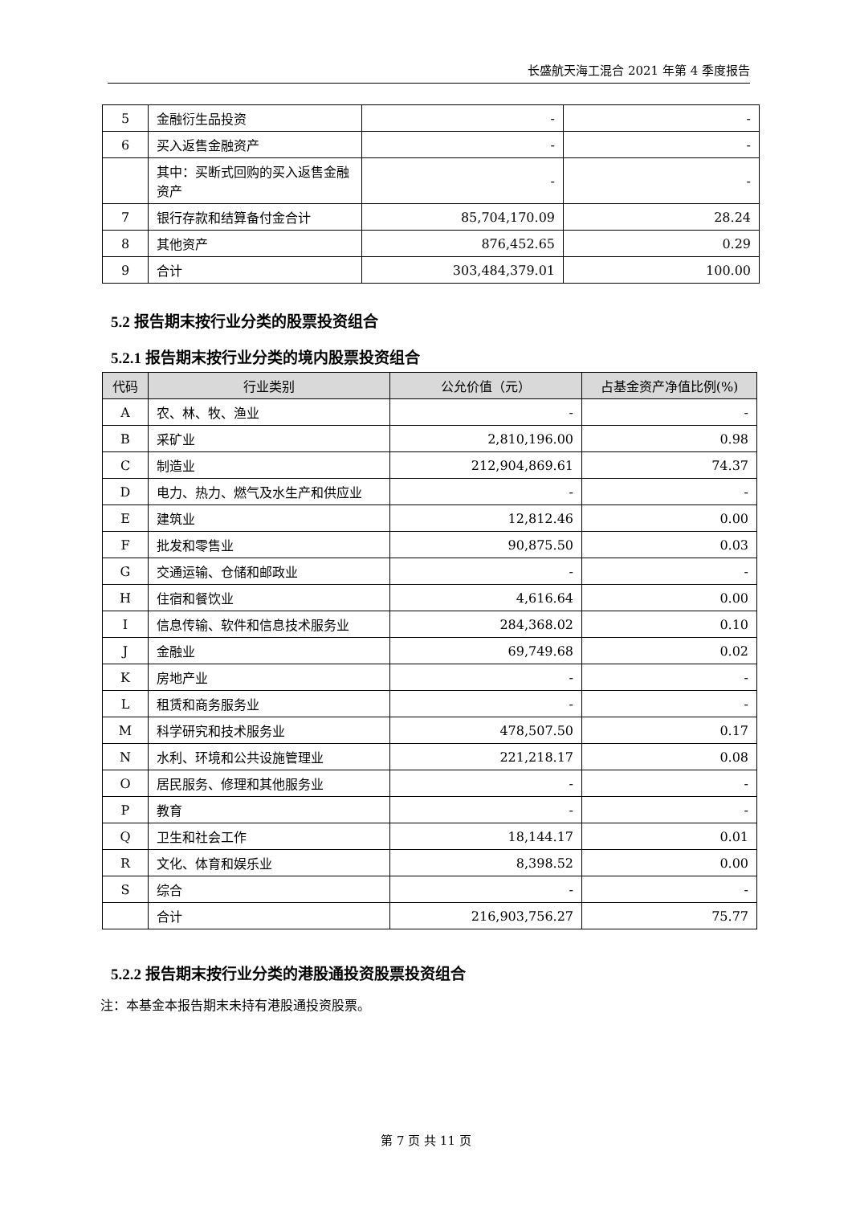长盛航天海工混合 2021 年第 4 季度报告
| 5 | 金融衍生品投资 | - | - |
| 6 | 买入返售金融资产 | - | - |
| | 其中：买断式回购的买入返售金融资产 | - | - |
| 7 | 银行存款和结算备付金合计 | 85,704,170.09 | 28.24 |
| 8 | 其他资产 | 876,452.65 | 0.29 |
| 9 | 合计 | 303,484,379.01 | 100.00 |
5.2 报告期末按行业分类的股票投资组合
5.2.1 报告期末按行业分类的境内股票投资组合
| 代码 | 行业类别 | 公允价值（元） | 占基金资产净值比例(%) |
| --- | --- | --- | --- |
| A | 农、林、牧、渔业 | - | - |
| B | 采矿业 | 2,810,196.00 | 0.98 |
| C | 制造业 | 212,904,869.61 | 74.37 |
| D | 电力、热力、燃气及水生产和供应业 | - | - |
| E | 建筑业 | 12,812.46 | 0.00 |
| F | 批发和零售业 | 90,875.50 | 0.03 |
| G | 交通运输、仓储和邮政业 | - | - |
| H | 住宿和餐饮业 | 4,616.64 | 0.00 |
| I | 信息传输、软件和信息技术服务业 | 284,368.02 | 0.10 |
| J | 金融业 | 69,749.68 | 0.02 |
| K | 房地产业 | - | - |
| L | 租赁和商务服务业 | - | - |
| M | 科学研究和技术服务业 | 478,507.50 | 0.17 |
| N | 水利、环境和公共设施管理业 | 221,218.17 | 0.08 |
| O | 居民服务、修理和其他服务业 | - | - |
| P | 教育 | - | - |
| Q | 卫生和社会工作 | 18,144.17 | 0.01 |
| R | 文化、体育和娱乐业 | 8,398.52 | 0.00 |
| S | 综合 | - | - |
| | 合计 | 216,903,756.27 | 75.77 |
5.2.2 报告期末按行业分类的港股通投资股票投资组合
注：本基金本报告期末未持有港股通投资股票。
第 7 页 共 11 页